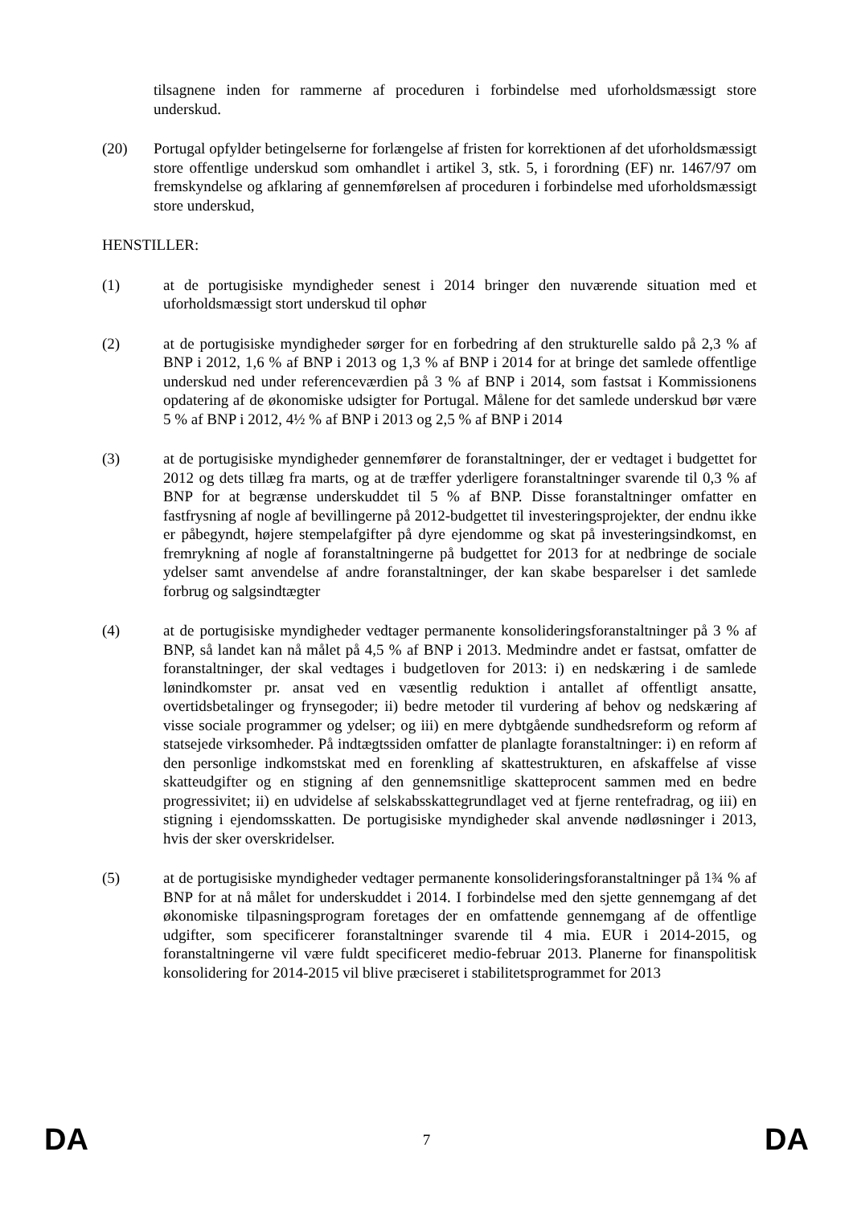tilsagnene inden for rammerne af proceduren i forbindelse med uforholdsmæssigt store underskud.
(20) Portugal opfylder betingelserne for forlængelse af fristen for korrektionen af det uforholdsmæssigt store offentlige underskud som omhandlet i artikel 3, stk. 5, i forordning (EF) nr. 1467/97 om fremskyndelse og afklaring af gennemførelsen af proceduren i forbindelse med uforholdsmæssigt store underskud,
HENSTILLER:
(1) at de portugisiske myndigheder senest i 2014 bringer den nuværende situation med et uforholdsmæssigt stort underskud til ophør
(2) at de portugisiske myndigheder sørger for en forbedring af den strukturelle saldo på 2,3 % af BNP i 2012, 1,6 % af BNP i 2013 og 1,3 % af BNP i 2014 for at bringe det samlede offentlige underskud ned under referenceværdien på 3 % af BNP i 2014, som fastsat i Kommissionens opdatering af de økonomiske udsigter for Portugal. Målene for det samlede underskud bør være 5 % af BNP i 2012, 4½ % af BNP i 2013 og 2,5 % af BNP i 2014
(3) at de portugisiske myndigheder gennemfører de foranstaltninger, der er vedtaget i budgettet for 2012 og dets tillæg fra marts, og at de træffer yderligere foranstaltninger svarende til 0,3 % af BNP for at begrænse underskuddet til 5 % af BNP. Disse foranstaltninger omfatter en fastfrysning af nogle af bevillingerne på 2012-budgettet til investeringsprojekter, der endnu ikke er påbegyndt, højere stempelafgifter på dyre ejendomme og skat på investeringsindkomst, en fremrykning af nogle af foranstaltningerne på budgettet for 2013 for at nedbringe de sociale ydelser samt anvendelse af andre foranstaltninger, der kan skabe besparelser i det samlede forbrug og salgsindtægter
(4) at de portugisiske myndigheder vedtager permanente konsolideringsforanstaltninger på 3 % af BNP, så landet kan nå målet på 4,5 % af BNP i 2013. Medmindre andet er fastsat, omfatter de foranstaltninger, der skal vedtages i budgetloven for 2013: i) en nedskæring i de samlede lønindkomster pr. ansat ved en væsentlig reduktion i antallet af offentligt ansatte, overtidsbetalinger og frynsegoder; ii) bedre metoder til vurdering af behov og nedskæring af visse sociale programmer og ydelser; og iii) en mere dybtgående sundhedsreform og reform af statsejede virksomheder. På indtægtssiden omfatter de planlagte foranstaltninger: i) en reform af den personlige indkomstskat med en forenkling af skattestrukturen, en afskaffelse af visse skatteudgifter og en stigning af den gennemsnitlige skatteprocent sammen med en bedre progressivitet; ii) en udvidelse af selskabsskattegrundlaget ved at fjerne rentefradrag, og iii) en stigning i ejendomsskatten. De portugisiske myndigheder skal anvende nødløsninger i 2013, hvis der sker overskridelser.
(5) at de portugisiske myndigheder vedtager permanente konsolideringsforanstaltninger på 1¾ % af BNP for at nå målet for underskuddet i 2014. I forbindelse med den sjette gennemgang af det økonomiske tilpasningsprogram foretages der en omfattende gennemgang af de offentlige udgifter, som specificerer foranstaltninger svarende til 4 mia. EUR i 2014-2015, og foranstaltningerne vil være fuldt specificeret medio-februar 2013. Planerne for finanspolitisk konsolidering for 2014-2015 vil blive præciseret i stabilitetsprogrammet for 2013
DA 7 DA